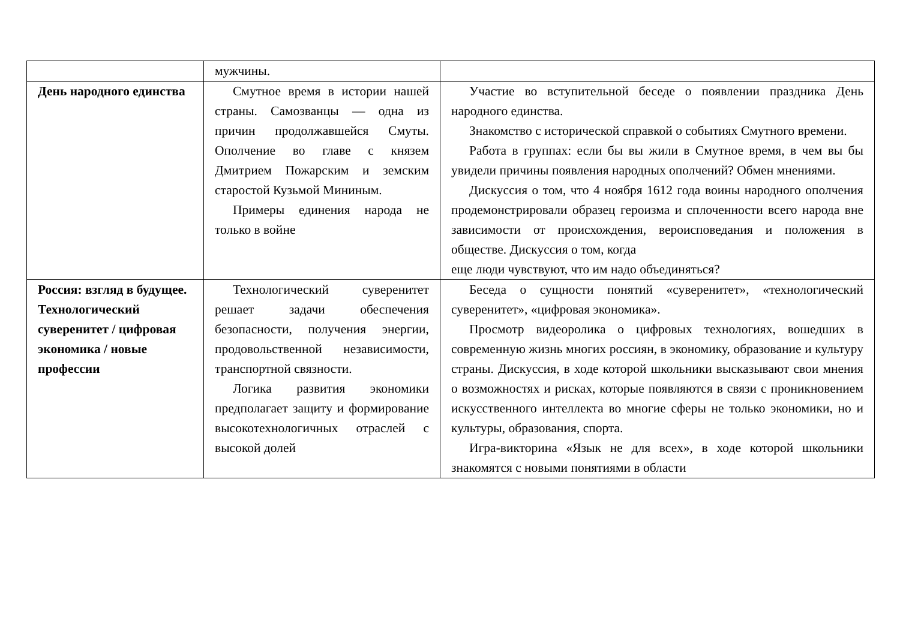| | мужчины. | |
| День народного единства | Смутное время в истории нашей страны. Самозванцы — одна из причин продолжавшейся Смуты. Ополчение во главе с князем Дмитрием Пожарским и земским старостой Кузьмой Мининым. Примеры единения народа не только в войне | Участие во вступительной беседе о появлении праздника День народного единства. Знакомство с исторической справкой о событиях Смутного времени. Работа в группах: если бы вы жили в Смутное время, в чем вы бы увидели причины появления народных ополчений? Обмен мнениями. Дискуссия о том, что 4 ноября 1612 года воины народного ополчения продемонстрировали образец героизма и сплоченности всего народа вне зависимости от происхождения, вероисповедания и положения в обществе. Дискуссия о том, когда еще люди чувствуют, что им надо объединяться? |
| Россия: взгляд в будущее. Технологический суверенитет / цифровая экономика / новые профессии | Технологический суверенитет решает задачи обеспечения безопасности, получения энергии, продовольственной независимости, транспортной связности. Логика развития экономики предполагает защиту и формирование высокотехнологичных отраслей с высокой долей | Беседа о сущности понятий «суверенитет», «технологический суверенитет», «цифровая экономика». Просмотр видеоролика о цифровых технологиях, вошедших в современную жизнь многих россиян, в экономику, образование и культуру страны. Дискуссия, в ходе которой школьники высказывают свои мнения о возможностях и рисках, которые появляются в связи с проникновением искусственного интеллекта во многие сферы не только экономики, но и культуры, образования, спорта. Игра-викторина «Язык не для всех», в ходе которой школьники знакомятся с новыми понятиями в области |